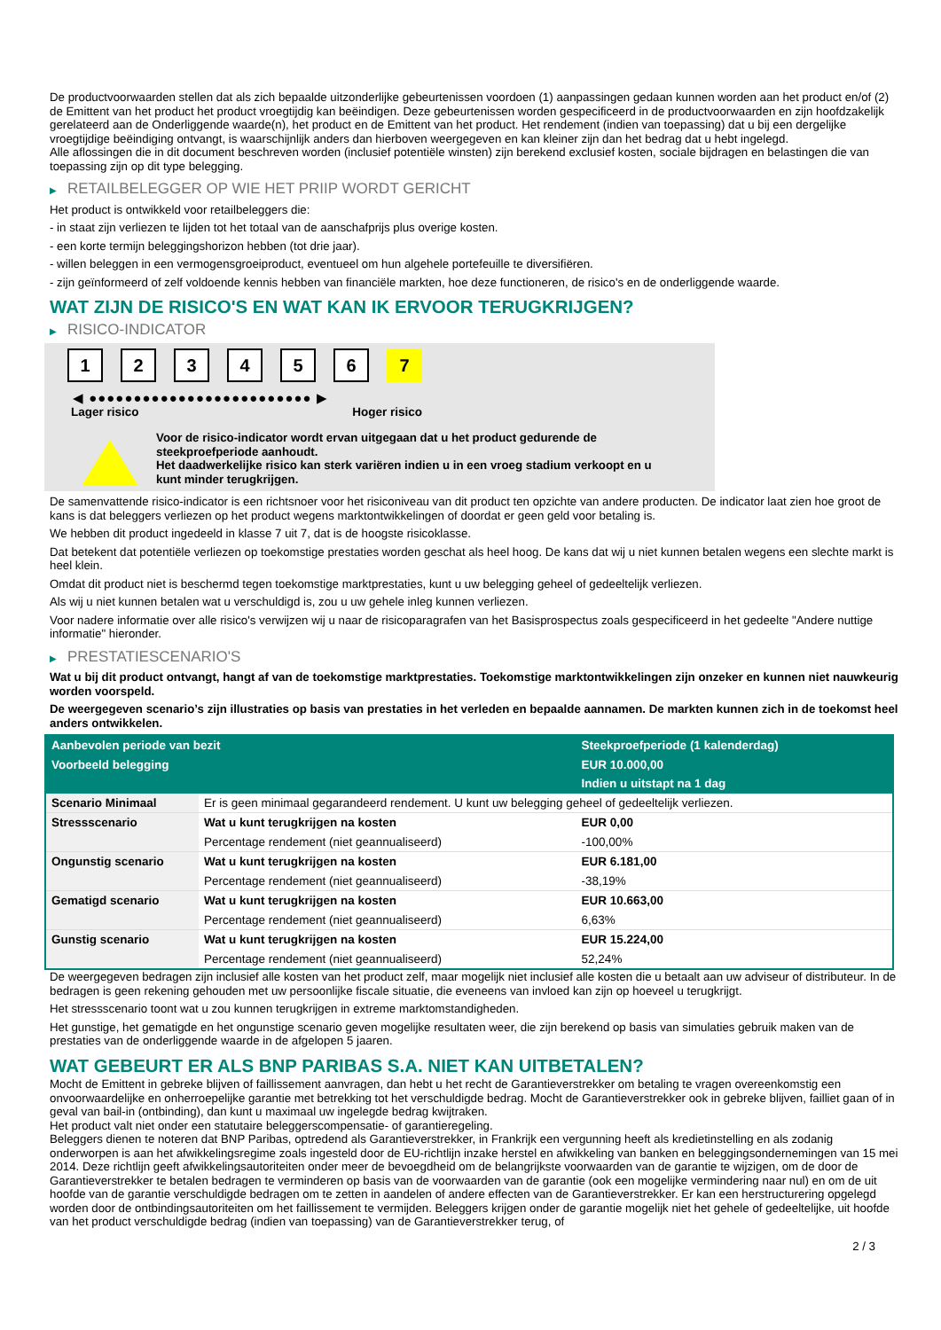De productvoorwaarden stellen dat als zich bepaalde uitzonderlijke gebeurtenissen voordoen (1) aanpassingen gedaan kunnen worden aan het product en/of (2) de Emittent van het product het product vroegtijdig kan beëindigen. Deze gebeurtenissen worden gespecificeerd in de productvoorwaarden en zijn hoofdzakelijk gerelateerd aan de Onderliggende waarde(n), het product en de Emittent van het product. Het rendement (indien van toepassing) dat u bij een dergelijke vroegtijdige beëindiging ontvangt, is waarschijnlijk anders dan hierboven weergegeven en kan kleiner zijn dan het bedrag dat u hebt ingelegd.
Alle aflossingen die in dit document beschreven worden (inclusief potentiële winsten) zijn berekend exclusief kosten, sociale bijdragen en belastingen die van toepassing zijn op dit type belegging.
▶ RETAILBELEGGER OP WIE HET PRIIP WORDT GERICHT
Het product is ontwikkeld voor retailbeleggers die:
- in staat zijn verliezen te lijden tot het totaal van de aanschafprijs plus overige kosten.
- een korte termijn beleggingshorizon hebben (tot drie jaar).
- willen beleggen in een vermogensgroeiproduct, eventueel om hun algehele portefeuille te diversifiëren.
- zijn geïnformeerd of zelf voldoende kennis hebben van financiële markten, hoe deze functioneren, de risico's en de onderliggende waarde.
WAT ZIJN DE RISICO'S EN WAT KAN IK ERVOOR TERUGKRIJGEN?
▶ RISICO-INDICATOR
1 2 3 4 5 6 7
◀ ●●●●●●●●●●●●●●●●●●●●●●●●● ▶
Lager risico Hoger risico
Voor de risico-indicator wordt ervan uitgegaan dat u het product gedurende de steekproefperiode aanhoudt.
Het daadwerkelijke risico kan sterk variëren indien u in een vroeg stadium verkoopt en u kunt minder terugkrijgen.
De samenvattende risico-indicator is een richtsnoer voor het risiconiveau van dit product ten opzichte van andere producten. De indicator laat zien hoe groot de kans is dat beleggers verliezen op het product wegens marktontwikkelingen of doordat er geen geld voor betaling is.
We hebben dit product ingedeeld in klasse 7 uit 7, dat is de hoogste risicoklasse.
Dat betekent dat potentiële verliezen op toekomstige prestaties worden geschat als heel hoog. De kans dat wij u niet kunnen betalen wegens een slechte markt is heel klein.
Omdat dit product niet is beschermd tegen toekomstige marktprestaties, kunt u uw belegging geheel of gedeeltelijk verliezen.
Als wij u niet kunnen betalen wat u verschuldigd is, zou u uw gehele inleg kunnen verliezen.
Voor nadere informatie over alle risico's verwijzen wij u naar de risicoparagrafen van het Basisprospectus zoals gespecificeerd in het gedeelte "Andere nuttige informatie" hieronder.
▶ PRESTATIESCENARIO'S
Wat u bij dit product ontvangt, hangt af van de toekomstige marktprestaties. Toekomstige marktontwikkelingen zijn onzeker en kunnen niet nauwkeurig worden voorspeld.
De weergegeven scenario’s zijn illustraties op basis van prestaties in het verleden en bepaalde aannamen. De markten kunnen zich in de toekomst heel anders ontwikkelen.
| Aanbevolen periode van bezit | | Steekproefperiode (1 kalenderdag) |
| --- | --- | --- |
| Voorbeeld belegging | | EUR 10.000,00 |
| | | Indien u uitstapt na 1 dag |
| Scenario Minimaal | Er is geen minimaal gegarandeerd rendement. U kunt uw belegging geheel of gedeeltelijk verliezen. | |
| Stressscenario | Wat u kunt terugkrijgen na kosten | EUR 0,00 |
| | Percentage rendement (niet geannualiseerd) | -100,00% |
| Ongunstig scenario | Wat u kunt terugkrijgen na kosten | EUR 6.181,00 |
| | Percentage rendement (niet geannualiseerd) | -38,19% |
| Gematigd scenario | Wat u kunt terugkrijgen na kosten | EUR 10.663,00 |
| | Percentage rendement (niet geannualiseerd) | 6,63% |
| Gunstig scenario | Wat u kunt terugkrijgen na kosten | EUR 15.224,00 |
| | Percentage rendement (niet geannualiseerd) | 52,24% |
De weergegeven bedragen zijn inclusief alle kosten van het product zelf, maar mogelijk niet inclusief alle kosten die u betaalt aan uw adviseur of distributeur. In de bedragen is geen rekening gehouden met uw persoonlijke fiscale situatie, die eveneens van invloed kan zijn op hoeveel u terugkrijgt.
Het stressscenario toont wat u zou kunnen terugkrijgen in extreme marktomstandigheden.
Het gunstige, het gematigde en het ongunstige scenario geven mogelijke resultaten weer, die zijn berekend op basis van simulaties gebruik maken van de prestaties van de onderliggende waarde in de afgelopen 5 jaaren.
WAT GEBEURT ER ALS BNP PARIBAS S.A. NIET KAN UITBETALEN?
Mocht de Emittent in gebreke blijven of faillissement aanvragen, dan hebt u het recht de Garantieverstrekker om betaling te vragen overeenkomstig een onvoorwaardelijke en onherroepelijke garantie met betrekking tot het verschuldigde bedrag. Mocht de Garantieverstrekker ook in gebreke blijven, failliet gaan of in geval van bail-in (ontbinding), dan kunt u maximaal uw ingelegde bedrag kwijtraken.
Het product valt niet onder een statutaire beleggerscompensatie- of garantieregeling.
Beleggers dienen te noteren dat BNP Paribas, optredend als Garantieverstrekker, in Frankrijk een vergunning heeft als kredietinstelling en als zodanig onderworpen is aan het afwikkelingsregime zoals ingesteld door de EU-richtlijn inzake herstel en afwikkeling van banken en beleggingsondernemingen van 15 mei 2014. Deze richtlijn geeft afwikkelingsautoriteiten onder meer de bevoegdheid om de belangrijkste voorwaarden van de garantie te wijzigen, om de door de Garantieverstrekker te betalen bedragen te verminderen op basis van de voorwaarden van de garantie (ook een mogelijke vermindering naar nul) en om de uit hoofde van de garantie verschuldigde bedragen om te zetten in aandelen of andere effecten van de Garantieverstrekker. Er kan een herstructurering opgelegd worden door de ontbindingsautoriteiten om het faillissement te vermijden. Beleggers krijgen onder de garantie mogelijk niet het gehele of gedeeltelijke, uit hoofde van het product verschuldigde bedrag (indien van toepassing) van de Garantieverstrekker terug, of
2 / 3